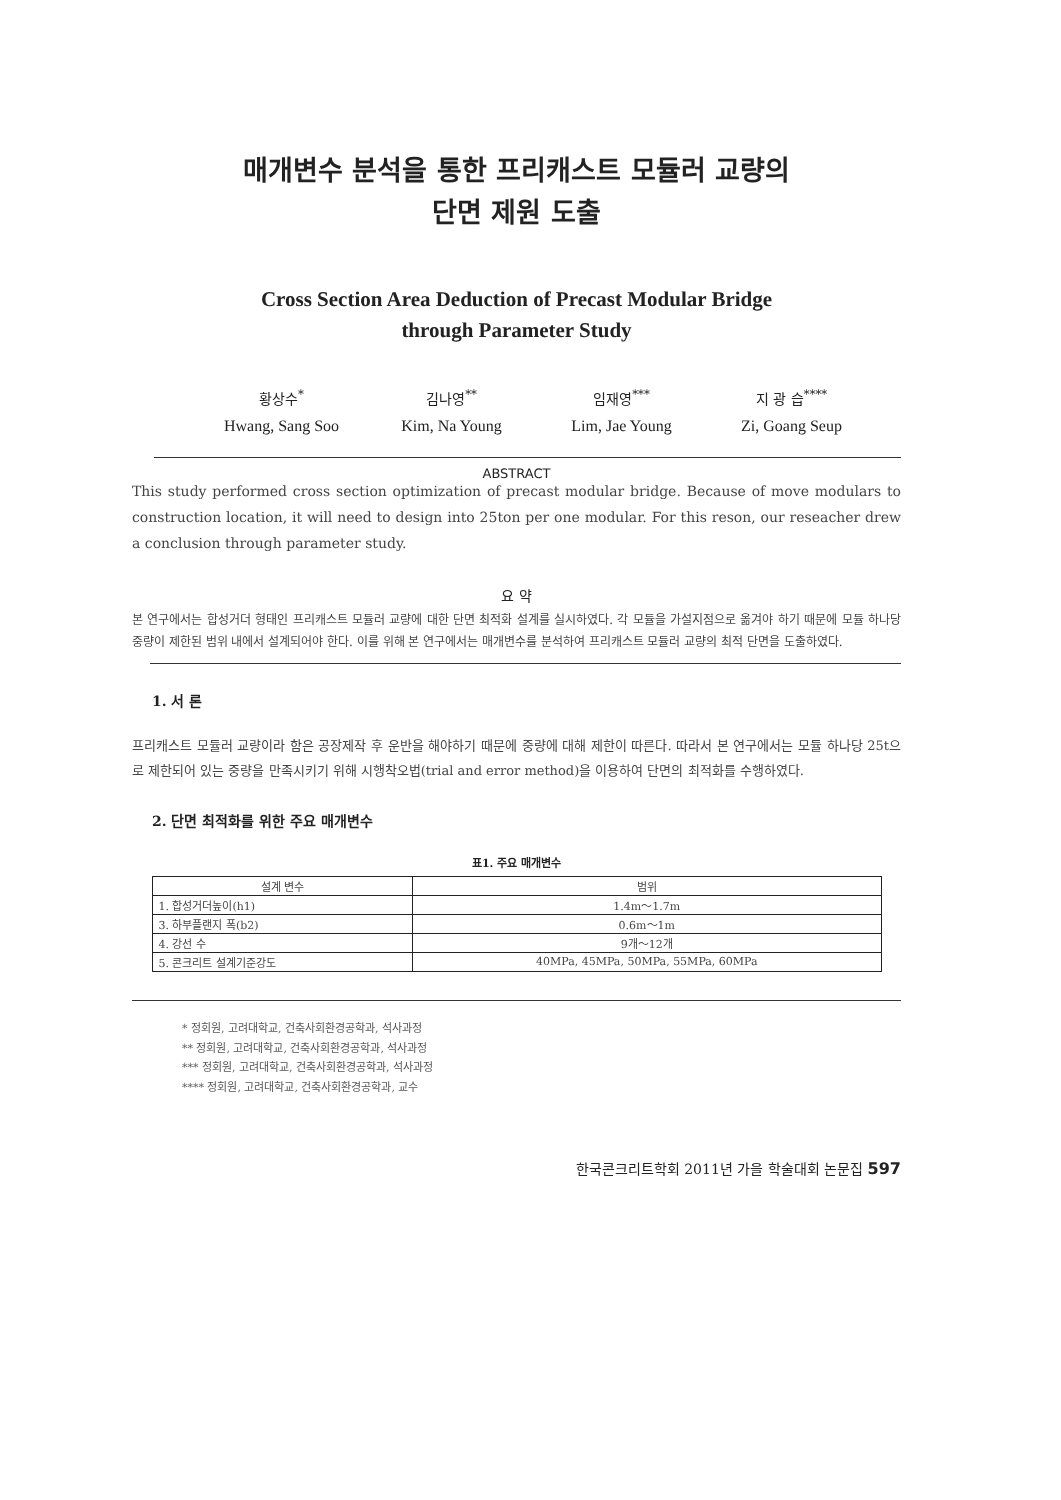매개변수 분석을 통한 프리캐스트 모듈러 교량의
단면 제원 도출
Cross Section Area Deduction of Precast Modular Bridge
through Parameter Study
황상수<sup>*</sup> 김나영<sup>**</sup> 임재영<sup>***</sup> 지 광 습<sup>****</sup>
Hwang, Sang Soo
Kim, Na Young Lim, Jae Young
Zi, Goang Seup
ABSTRACT
This study performed cross section optimization of precast modular bridge. Because of move modulars to construction location, it will need to design into 25ton per one modular. For this reson, our reseacher drew a conclusion through parameter study.
요 약
본 연구에서는 합성거더 형태인 프리캐스트 모듈러 교량에 대한 단면 최적화 설계를 실시하였다. 각 모듈을 가설지점으로 옮겨야 하기 때문에 모듈 하나당 중량이 제한된 범위 내에서 설계되어야 한다. 이를 위해 본 연구에서는 매개변수를 분석하여 프리캐스트 모듈러 교량의 최적 단면을 도출하였다.
1. 서 론
프리캐스트 모듈러 교량이라 함은 공장제작 후 운반을 해야하기 때문에 중량에 대해 제한이 따른다. 따라서 본 연구에서는 모듈 하나당 25t으로 제한되어 있는 중량을 만족시키기 위해 시행착오법(trial and error method)을 이용하여 단면의 최적화를 수행하였다.
2. 단면 최적화를 위한 주요 매개변수
표1. 주요 매개변수
| 설계 변수 | 범위 |
| --- | --- |
| 1. 합성거더높이(h1) | 1.4m～1.7m |
| 3. 하부플랜지 폭(b2) | 0.6m～1m |
| 4. 강선 수 | 9개～12개 |
| 5. 콘크리트 설계기준강도 | 40MPa, 45MPa, 50MPa, 55MPa, 60MPa |
* 정회원, 고려대학교, 건축사회환경공학과, 석사과정
** 정회원, 고려대학교, 건축사회환경공학과, 석사과정
*** 정회원, 고려대학교, 건축사회환경공학과, 석사과정
**** 정회원, 고려대학교, 건축사회환경공학과, 교수
한국콘크리트학회 2011년 가을 학술대회 논문집 597